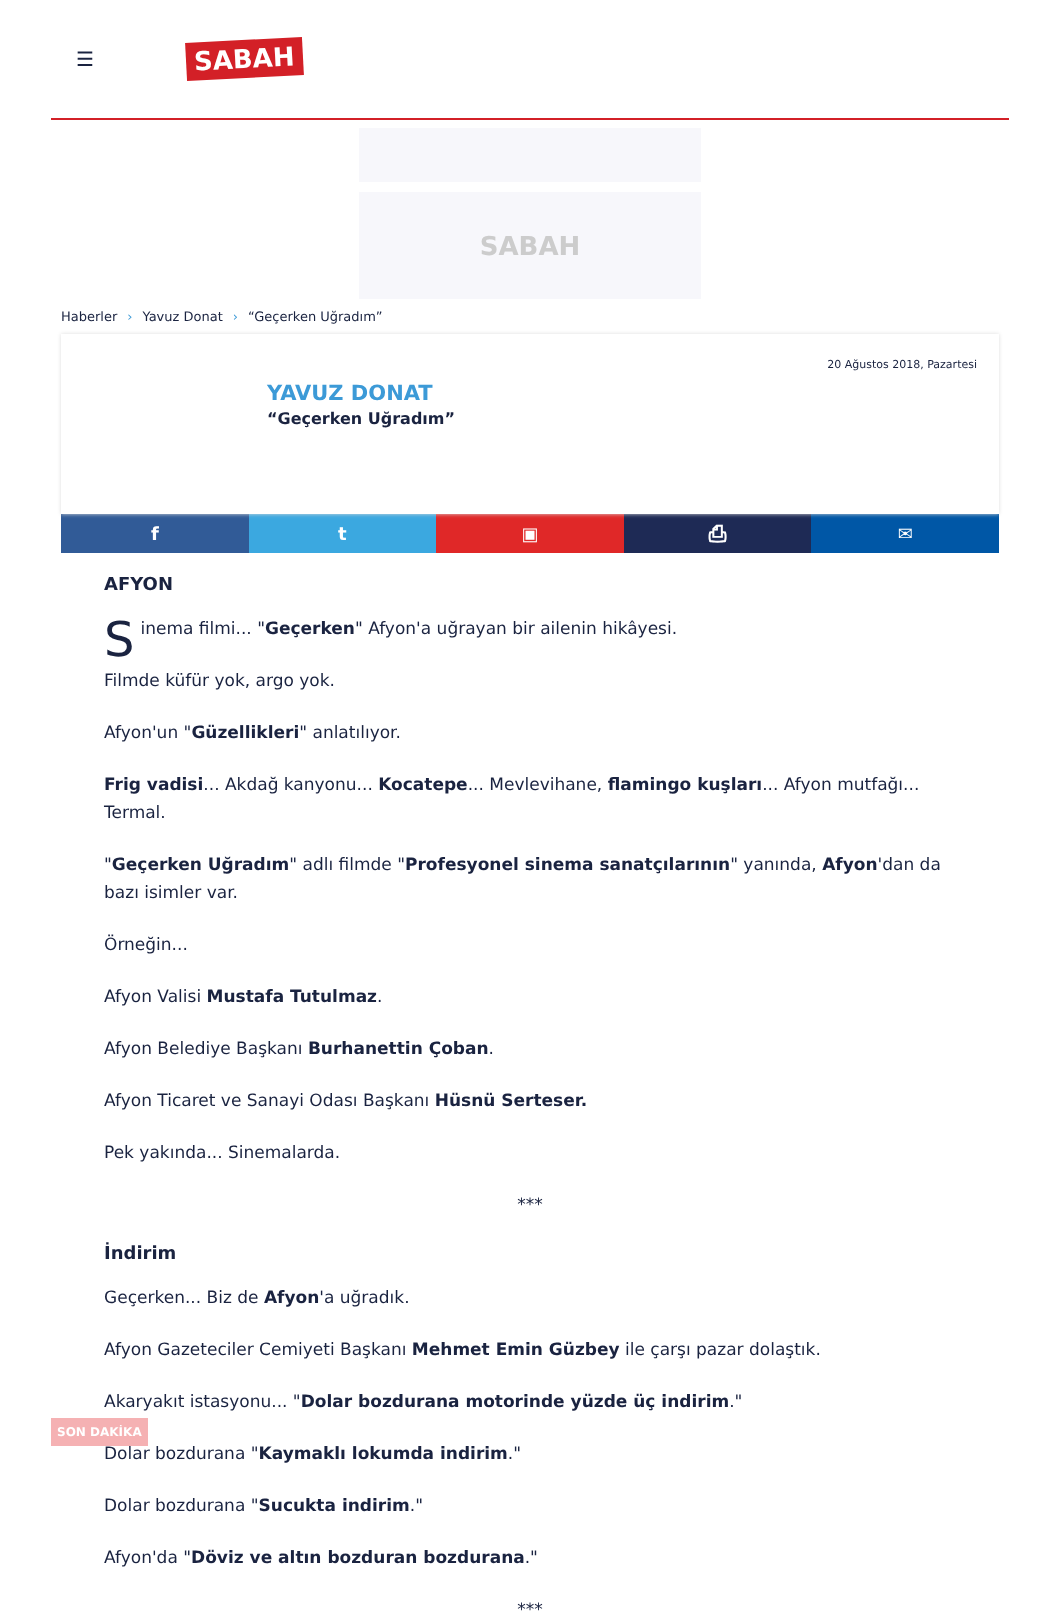☰
SABAH
SABAH
Haberler › Yavuz Donat › “Geçerken Uğradım”
20 Ağustos 2018, Pazartesi
YAVUZ DONAT
“Geçerken Uğradım”
f t ▣ ⎙ ✉
AFYON
Sinema filmi... "Geçerken" Afyon'a uğrayan bir ailenin hikâyesi.
Filmde küfür yok, argo yok.
Afyon'un "Güzellikleri" anlatılıyor.
Frig vadisi... Akdağ kanyonu... Kocatepe... Mevlevihane, flamingo kuşları... Afyon mutfağı... Termal.
"Geçerken Uğradım" adlı filmde "Profesyonel sinema sanatçılarının" yanında, Afyon'dan da bazı isimler var.
Örneğin...
Afyon Valisi Mustafa Tutulmaz.
Afyon Belediye Başkanı Burhanettin Çoban.
Afyon Ticaret ve Sanayi Odası Başkanı Hüsnü Serteser.
Pek yakında... Sinemalarda.
***
İndirim
Geçerken... Biz de Afyon'a uğradık.
Afyon Gazeteciler Cemiyeti Başkanı Mehmet Emin Güzbey ile çarşı pazar dolaştık.
Akaryakıt istasyonu... "Dolar bozdurana motorinde yüzde üç indirim."
Dolar bozdurana "Kaymaklı lokumda indirim."
Dolar bozdurana "Sucukta indirim."
Afyon'da "Döviz ve altın bozduran bozdurana."
***
SON DAKİKA